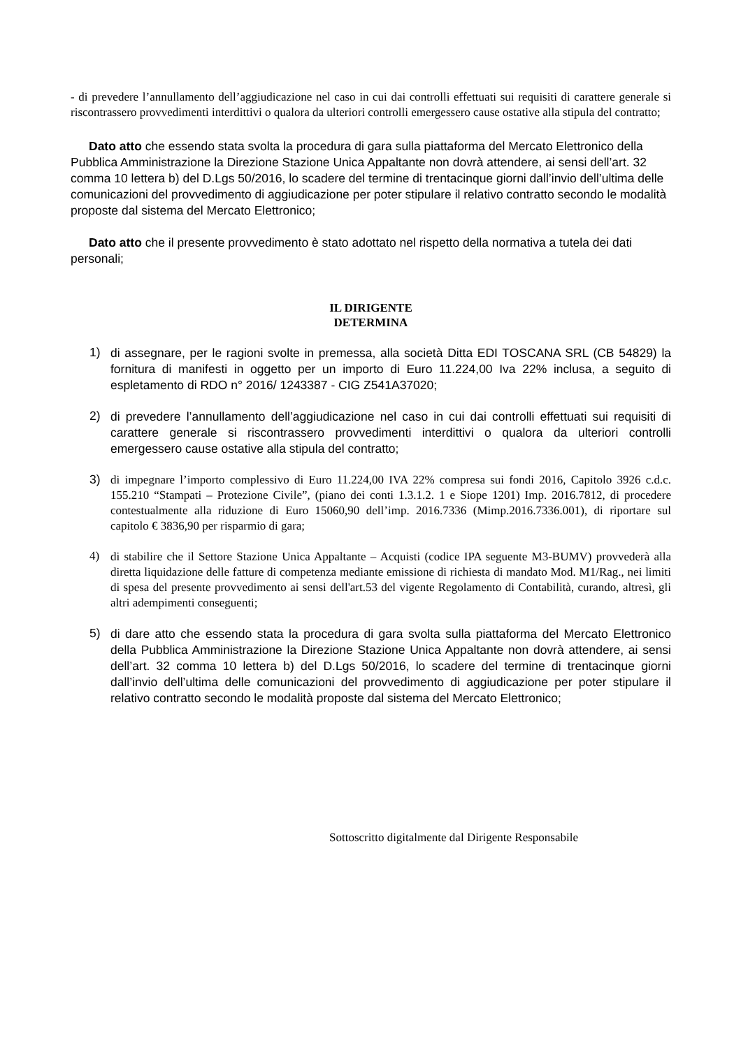- di prevedere l’annullamento dell’aggiudicazione nel caso in cui dai controlli effettuati sui requisiti di carattere generale si riscontrassero provvedimenti interdittivi o qualora da ulteriori controlli emergessero cause ostative alla stipula del contratto;
Dato atto che essendo stata svolta la procedura di gara sulla piattaforma del Mercato Elettronico della Pubblica Amministrazione la Direzione Stazione Unica Appaltante non dovrà attendere, ai sensi dell’art. 32 comma 10 lettera b) del D.Lgs 50/2016, lo scadere del termine di trentacinque giorni dall’invio dell’ultima delle comunicazioni del provvedi­mento di aggiudicazione per poter stipulare il relativo contratto secondo le modalità propo­ste dal sistema del Mercato Elettronico;
Dato atto che il presente provvedimento è stato adottato nel rispetto della normativa a tutela dei dati personali;
IL DIRIGENTE
DETERMINA
1)
di assegnare, per le ragioni svolte in premessa, alla società Ditta EDI TOSCANA SRL (CB 54829) la fornitura di manifesti in oggetto per un importo di Euro 11.224,00 Iva 22% inclusa, a seguito di espletamento di RDO n° 2016/ 1243387 - CIG Z541A37020;
2)
di prevedere l’annullamento dell’aggiudicazione nel caso in cui dai controlli effettuati sui requisiti di carattere generale si riscontrassero provvedimenti interdittivi o qualora da ulteriori controlli emergessero cause ostative alla stipula del contratto;
3)
di impegnare l’importo complessivo di Euro 11.224,00 IVA 22% compresa sui fondi 2016, Capitolo 3926 c.d.c. 155.210 “Stampati – Protezione Civile”, (piano dei conti 1.3.1.2. 1 e Siope 1201) Imp. 2016.7812, di procedere contestualmente alla riduzione di Euro 15060,90 dell’imp. 2016.7336 (Mimp.2016.7336.001), di riportare sul capitolo € 3836,90 per risparmio di gara;
4)
di stabilire che il Settore Stazione Unica Appaltante – Acquisti (codice IPA seguente M3-BUMV) provvederà alla diretta liquidazione delle fatture di competenza mediante emissio­ne di richiesta di mandato Mod. M1/Rag., nei limiti di spesa del presente provvedimento ai sensi dell'art.53 del vigente Regolamento di Contabilità, curando, altresì, gli altri adempi­menti conseguenti;
5)
di dare atto che essendo stata la procedura di gara svolta sulla piattaforma del Mer­cato Elettronico della Pubblica Amministrazione la Direzione Stazione Unica Appal­tante non dovrà attendere, ai sensi dell’art. 32 comma 10 lettera b) del D.Lgs 50/2016, lo scadere del termine di trentacinque giorni dall’invio dell’ultima delle co­municazioni del provvedimento di aggiudicazione per poter stipulare il relativo con­tratto secondo le modalità proposte dal sistema del Mercato Elettronico;
Sottoscritto digitalmente dal Dirigente Responsabile